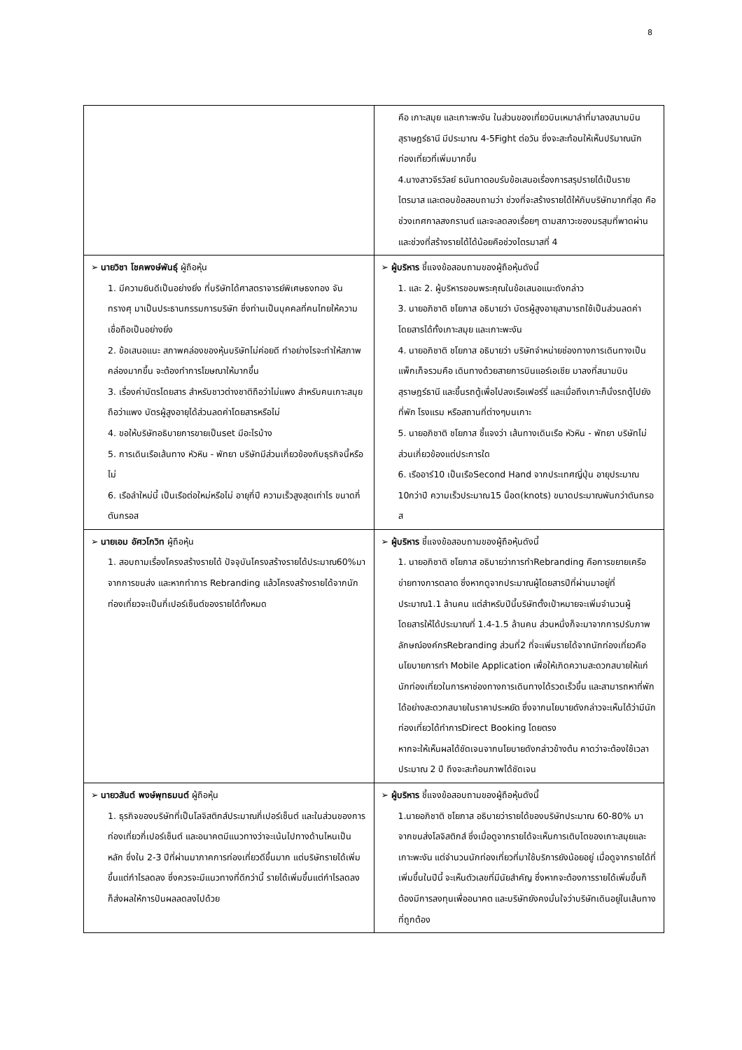8
| | คือ เกาะสมุย และเกาะพะงัน ในส่วนของเที่ยวบินเหมาลำที่มาลงสนามบินสุราษฎร์ธานี มีประมาณ 4-5Fight ต่อวัน ซึ่งจะสะท้อนให้เห็นปริมาณนักท่องเที่ยวที่เพิ่มมากขึ้น 4.นางสาวจีรวัลย์ ธนันทาตอบรับข้อเสนอเรื่องการสรุปรายได้เป็นรายไตรมาส และตอบข้อสอบถามว่า ช่วงที่จะสร้างรายได้ให้กับบริษัทมากที่สุด คือช่วงเทศกาลสงกรานต์ และจะลดลงเรื่อยๆ ตามสภาวะของมรสุมที่พาดผ่าน และช่วงที่สร้างรายได้ได้น้อยคือช่วงไตรมาสที่ 4 |
| ➢ นายวิชา โชคพงษ์พันธุ์ ผู้ถือหุ้น 1. มีความยินดีเป็นอย่างยิ่ง ที่บริษัทได้ศาสตราจารย์พิเศษธงทอง จันทรางศุ มาเป็นประธานกรรมการบริษัท ซึ่งท่านเป็นบุคคลที่คนไทยให้ความเชื่อถือเป็นอย่างยิ่ง 2. ข้อเสนอแนะ สภาพคล่องของหุ้นบริษัทไม่ค่อยดี ทำอย่างไรจะทำให้สภาพคล่องมากขึ้น จะต้องทำการโฆษณาให้มากขึ้น 3. เรื่องค่าบัตรโดยสาร สำหรับชาวต่างชาติถือว่าไม่แพง สำหรับคนเกาะสมุยถือว่าแพง บัตรผู้สูงอายุได้ส่วนลดค่าโดยสารหรือไม่ 4. ขอให้บริษัทอธิบายการขายเป็นset มีอะไรบ้าง 5. การเดินเรือเส้นทาง หัวหิน - พัทยา บริษัทมีส่วนเกี่ยวข้องกับธุรกิจนี้หรือไม่ 6. เรือลำใหม่นี้ เป็นเรือต่อใหม่หรือไม่ อายุกี่ปี ความเร็วสูงสุดเท่าไร ขนาดกี่ตันกรอส | ➢ ผู้บริหาร ชี้แจงข้อสอบถามของผู้ถือหุ้นดังนี้ 1. และ 2. ผู้บริหารขอบพระคุณในข้อเสนอแนะดังกล่าว 3. นายอภิชาติ ชโยภาส อธิบายว่า บัตรผู้สูงอายุสามารถใช้เป็นส่วนลดค่าโดยสารได้ทั้งเกาะสมุย และเกาะพะงัน 4. นายอภิชาติ ชโยภาส อธิบายว่า บริษัทจำหน่ายช่องทางการเดินทางเป็นแพ็กเก็จรวมคือ เดินทางด้วยสายการบินแอร์เอเชีย มาลงที่สนามบินสุราษฎร์ธานี และขึ้นรถตู้เพื่อไปลงเรือเฟอร์รี่ และเมื่อถึงเกาะก็นั่งรถตู้ไปยังที่พัก โรงแรม หรือสถานที่ต่างๆบนเกาะ 5. นายอภิชาติ ชโยภาส ชี้แจงว่า เส้นทางเดินเรือ หัวหิน - พัทยา บริษัทไม่ส่วนเกี่ยวข้องแต่ประการใด 6. เรืออาร์10 เป็นเรือSecond Hand จากประเทศญี่ปุ่น อายุประมาณ 10กว่าปี ความเร็วประมาณ15 น็อต(knots) ขนาดประมาณพันกว่าตันกรอส |
| ➢ นายเอม อัศวโกวิท ผู้ถือหุ้น 1. สอบถามเรื่องโครงสร้างรายได้ ปัจจุบันโครงสร้างรายได้ประมาณ60%มาจากการขนส่ง และหากทำการ Rebranding แล้วโครงสร้างรายได้จากนักท่องเที่ยวจะเป็นกี่เปอร์เซ็นต์ของรายได้ทั้งหมด | ➢ ผู้บริหาร ชี้แจงข้อสอบถามของผู้ถือหุ้นดังนี้ 1. นายอภิชาติ ชโยภาส อธิบายว่าการทำRebranding คือการขยายเครือข่ายทางการตลาด ซึ่งหากดูจากประมาณผู้โดยสารปีที่ผ่านมาอยู่ที่ประมาณ1.1 ล้านคน แต่สำหรับปีนี้บริษัทตั้งเป้าหมายจะเพิ่มจำนวนผู้โดยสารให้ได้ประมาณที่ 1.4-1.5 ล้านคน ส่วนหนึ่งก็จะมาจากการปรับภาพลักษณ์องค์กรRebranding ส่วนที่2 ที่จะเพิ่มรายได้จากนักท่องเที่ยวคือนโยบายการทำ Mobile Application เพื่อให้เกิดความสะดวกสบายให้แก่นักท่องเที่ยวในการหาช่องทางการเดินทางได้รวดเร็วขึ้น และสามารถหาที่พักได้อย่างสะดวกสบายในราคาประหยัด ซึ่งจากนโยบายดังกล่าวจะเห็นได้ว่ามีนักท่องเที่ยวได้ทำการDirect Booking โดยตรง หากจะให้เห็นผลได้ชัดเจนจากนโยบายดังกล่าวข้างต้น คาดว่าจะต้องใช้เวลาประมาณ 2 ปี ถึงจะสะท้อนภาพได้ชัดเจน |
| ➢ นายวสันต์ พงษ์พุทธมนต์ ผู้ถือหุ้น 1. ธุรกิจของบริษัทที่เป็นโลจิสติกส์ประมาณกี่เปอร์เซ็นต์ และในส่วนของการท่องเที่ยวกี่เปอร์เซ็นต์ และอนาคตมีแนวทางว่าจะเน้นไปทางด้านไหนเป็นหลัก ซึ่งใน 2-3 ปีที่ผ่านมาภาคการท่องเที่ยวดีขึ้นมาก แต่บริษัทรายได้เพิ่มขึ้นแต่กำไรลดลง ซึ่งควรจะมีแนวทางที่ดีกว่านี้ รายได้เพิ่มขึ้นแต่กำไรลดลง ก็ส่งผลให้การปันผลลดลงไปด้วย | ➢ ผู้บริหาร ชี้แจงข้อสอบถามของผู้ถือหุ้นดังนี้ 1.นายอภิชาติ ชโยภาส อธิบายว่ารายได้ของบริษัทประมาณ 60-80% มาจากขนส่งโลจิสติกส์ ซึ่งเมื่อดูจากรายได้จะเห็นการเติบโตของเกาะสมุยและเกาะพะงัน แต่จำนวนนักท่องเที่ยวที่มาใช้บริการยังน้อยอยู่ เมื่อดูจากรายได้ที่เพิ่มขึ้นในปีนี้ จะเห็นตัวเลขที่มีนัยสำคัญ ซึ่งหากจะต้องการรายได้เพิ่มขึ้นก็ต้องมีการลงทุนเพื่ออนาคต และบริษัทยังคงมั่นใจว่าบริษัทเดินอยู่ในเส้นทางที่ถูกต้อง |